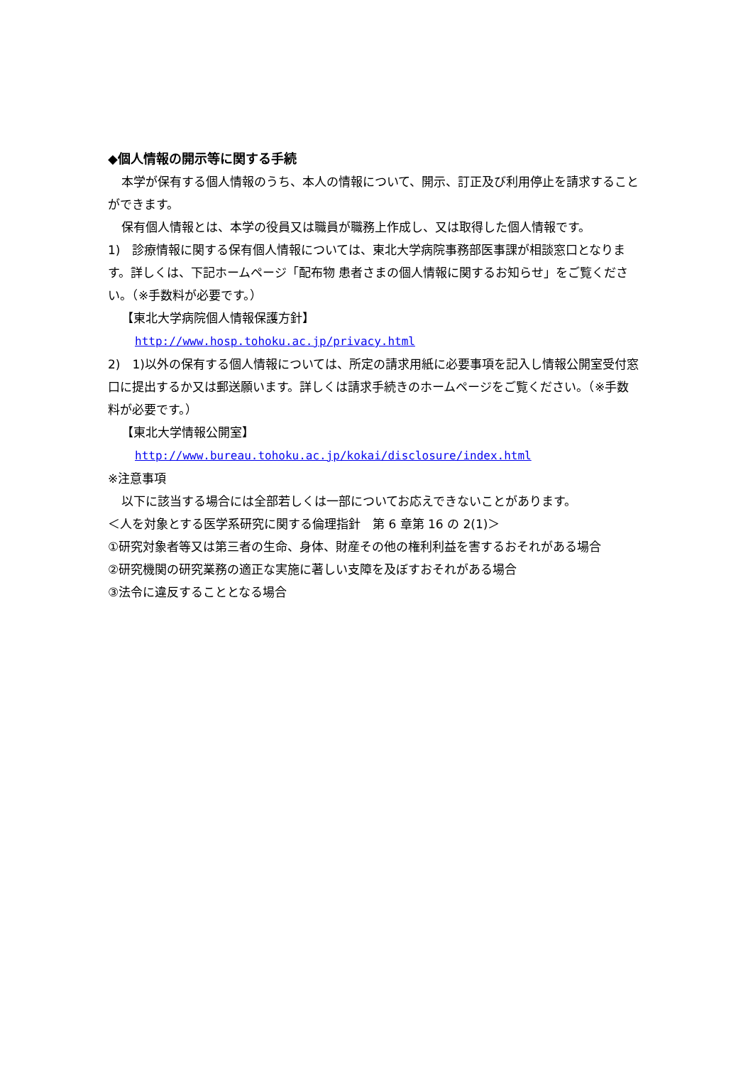◆個人情報の開示等に関する手続
本学が保有する個人情報のうち、本人の情報について、開示、訂正及び利用停止を請求することができます。
保有個人情報とは、本学の役員又は職員が職務上作成し、又は取得した個人情報です。
1)　診療情報に関する保有個人情報については、東北大学病院事務部医事課が相談窓口となります。詳しくは、下記ホームページ「配布物 患者さまの個人情報に関するお知らせ」をご覧ください。（※手数料が必要です。）
【東北大学病院個人情報保護方針】
http://www.hosp.tohoku.ac.jp/privacy.html
2)　1)以外の保有する個人情報については、所定の請求用紙に必要事項を記入し情報公開室受付窓口に提出するか又は郵送願います。詳しくは請求手続きのホームページをご覧ください。（※手数料が必要です。）
【東北大学情報公開室】
http://www.bureau.tohoku.ac.jp/kokai/disclosure/index.html
※注意事項
以下に該当する場合には全部若しくは一部についてお応えできないことがあります。
＜人を対象とする医学系研究に関する倫理指針　第 6 章第 16 の 2(1)＞
①研究対象者等又は第三者の生命、身体、財産その他の権利利益を害するおそれがある場合
②研究機関の研究業務の適正な実施に著しい支障を及ぼすおそれがある場合
③法令に違反することとなる場合